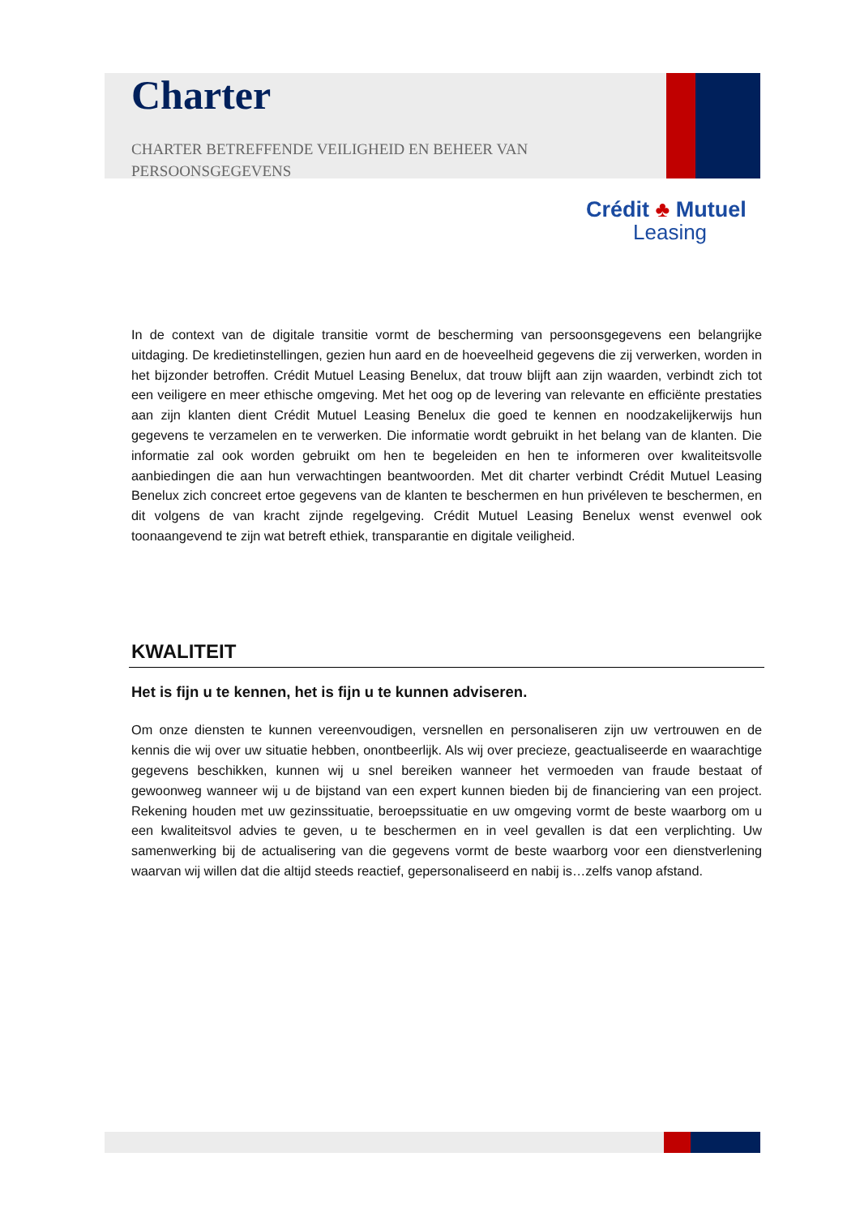Charter
CHARTER BETREFFENDE VEILIGHEID EN BEHEER VAN PERSOONSGEGEVENS
Crédit ♣ Mutuel
Leasing
In de context van de digitale transitie vormt de bescherming van persoonsgegevens een belangrijke uitdaging. De kredietinstellingen, gezien hun aard en de hoeveelheid gegevens die zij verwerken, worden in het bijzonder betroffen. Crédit Mutuel Leasing Benelux, dat trouw blijft aan zijn waarden, verbindt zich tot een veiligere en meer ethische omgeving. Met het oog op de levering van relevante en efficiënte prestaties aan zijn klanten dient Crédit Mutuel Leasing Benelux die goed te kennen en noodzakelijkerwijs hun gegevens te verzamelen en te verwerken. Die informatie wordt gebruikt in het belang van de klanten. Die informatie zal ook worden gebruikt om hen te begeleiden en hen te informeren over kwaliteitsvolle aanbiedingen die aan hun verwachtingen beantwoorden. Met dit charter verbindt Crédit Mutuel Leasing Benelux zich concreet ertoe gegevens van de klanten te beschermen en hun privéleven te beschermen, en dit volgens de van kracht zijnde regelgeving. Crédit Mutuel Leasing Benelux wenst evenwel ook toonaangevend te zijn wat betreft ethiek, transparantie en digitale veiligheid.
KWALITEIT
Het is fijn u te kennen, het is fijn u te kunnen adviseren.
Om onze diensten te kunnen vereenvoudigen, versnellen en personaliseren zijn uw vertrouwen en de kennis die wij over uw situatie hebben, onontbeerlijk. Als wij over precieze, geactualiseerde en waarachtige gegevens beschikken, kunnen wij u snel bereiken wanneer het vermoeden van fraude bestaat of gewoonweg wanneer wij u de bijstand van een expert kunnen bieden bij de financiering van een project. Rekening houden met uw gezinssituatie, beroepssituatie en uw omgeving vormt de beste waarborg om u een kwaliteitsvol advies te geven, u te beschermen en in veel gevallen is dat een verplichting. Uw samenwerking bij de actualisering van die gegevens vormt de beste waarborg voor een dienstverlening waarvan wij willen dat die altijd steeds reactief, gepersonaliseerd en nabij is…zelfs vanop afstand.